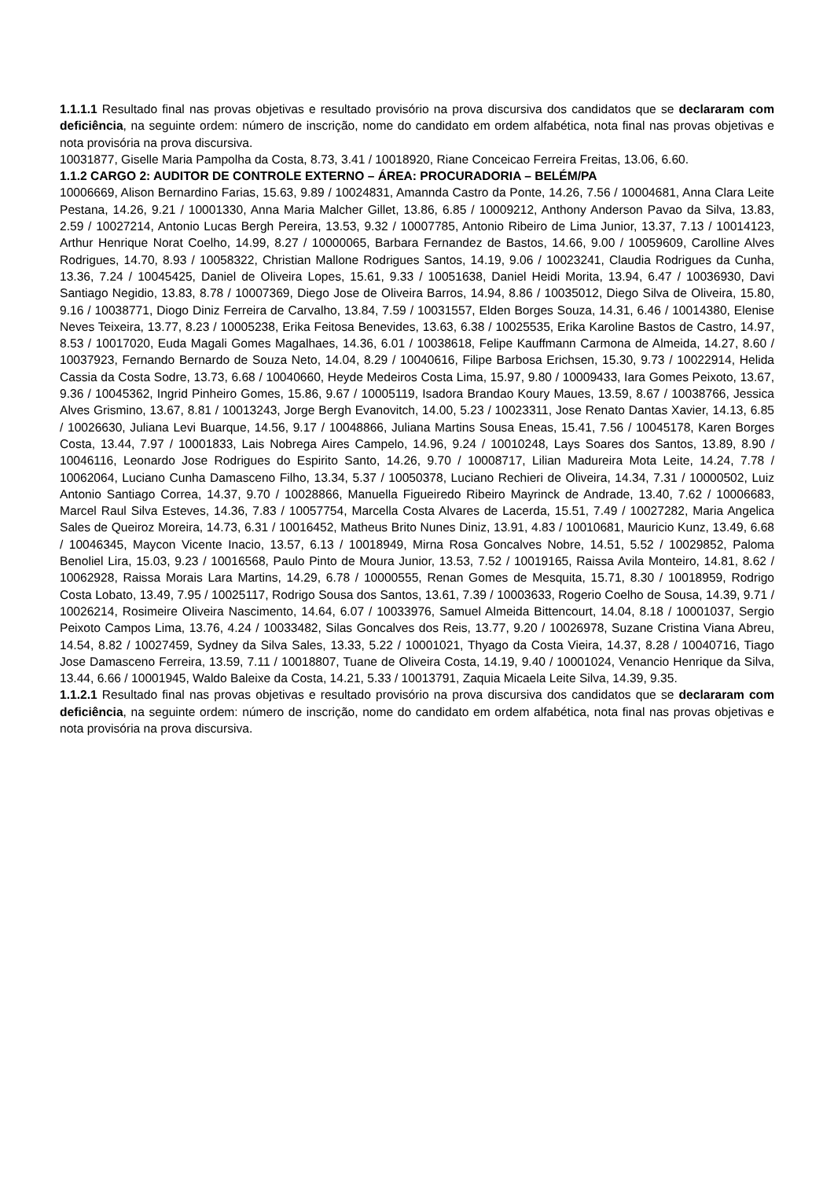1.1.1.1 Resultado final nas provas objetivas e resultado provisório na prova discursiva dos candidatos que se declararam com deficiência, na seguinte ordem: número de inscrição, nome do candidato em ordem alfabética, nota final nas provas objetivas e nota provisória na prova discursiva.
10031877, Giselle Maria Pampolha da Costa, 8.73, 3.41 / 10018920, Riane Conceicao Ferreira Freitas, 13.06, 6.60.
1.1.2 CARGO 2: AUDITOR DE CONTROLE EXTERNO – ÁREA: PROCURADORIA – BELÉM/PA
10006669, Alison Bernardino Farias, 15.63, 9.89 / 10024831, Amannda Castro da Ponte, 14.26, 7.56 / 10004681, Anna Clara Leite Pestana, 14.26, 9.21 / 10001330, Anna Maria Malcher Gillet, 13.86, 6.85 / 10009212, Anthony Anderson Pavao da Silva, 13.83, 2.59 / 10027214, Antonio Lucas Bergh Pereira, 13.53, 9.32 / 10007785, Antonio Ribeiro de Lima Junior, 13.37, 7.13 / 10014123, Arthur Henrique Norat Coelho, 14.99, 8.27 / 10000065, Barbara Fernandez de Bastos, 14.66, 9.00 / 10059609, Carolline Alves Rodrigues, 14.70, 8.93 / 10058322, Christian Mallone Rodrigues Santos, 14.19, 9.06 / 10023241, Claudia Rodrigues da Cunha, 13.36, 7.24 / 10045425, Daniel de Oliveira Lopes, 15.61, 9.33 / 10051638, Daniel Heidi Morita, 13.94, 6.47 / 10036930, Davi Santiago Negidio, 13.83, 8.78 / 10007369, Diego Jose de Oliveira Barros, 14.94, 8.86 / 10035012, Diego Silva de Oliveira, 15.80, 9.16 / 10038771, Diogo Diniz Ferreira de Carvalho, 13.84, 7.59 / 10031557, Elden Borges Souza, 14.31, 6.46 / 10014380, Elenise Neves Teixeira, 13.77, 8.23 / 10005238, Erika Feitosa Benevides, 13.63, 6.38 / 10025535, Erika Karoline Bastos de Castro, 14.97, 8.53 / 10017020, Euda Magali Gomes Magalhaes, 14.36, 6.01 / 10038618, Felipe Kauffmann Carmona de Almeida, 14.27, 8.60 / 10037923, Fernando Bernardo de Souza Neto, 14.04, 8.29 / 10040616, Filipe Barbosa Erichsen, 15.30, 9.73 / 10022914, Helida Cassia da Costa Sodre, 13.73, 6.68 / 10040660, Heyde Medeiros Costa Lima, 15.97, 9.80 / 10009433, Iara Gomes Peixoto, 13.67, 9.36 / 10045362, Ingrid Pinheiro Gomes, 15.86, 9.67 / 10005119, Isadora Brandao Koury Maues, 13.59, 8.67 / 10038766, Jessica Alves Grismino, 13.67, 8.81 / 10013243, Jorge Bergh Evanovitch, 14.00, 5.23 / 10023311, Jose Renato Dantas Xavier, 14.13, 6.85 / 10026630, Juliana Levi Buarque, 14.56, 9.17 / 10048866, Juliana Martins Sousa Eneas, 15.41, 7.56 / 10045178, Karen Borges Costa, 13.44, 7.97 / 10001833, Lais Nobrega Aires Campelo, 14.96, 9.24 / 10010248, Lays Soares dos Santos, 13.89, 8.90 / 10046116, Leonardo Jose Rodrigues do Espirito Santo, 14.26, 9.70 / 10008717, Lilian Madureira Mota Leite, 14.24, 7.78 / 10062064, Luciano Cunha Damasceno Filho, 13.34, 5.37 / 10050378, Luciano Rechieri de Oliveira, 14.34, 7.31 / 10000502, Luiz Antonio Santiago Correa, 14.37, 9.70 / 10028866, Manuella Figueiredo Ribeiro Mayrinck de Andrade, 13.40, 7.62 / 10006683, Marcel Raul Silva Esteves, 14.36, 7.83 / 10057754, Marcella Costa Alvares de Lacerda, 15.51, 7.49 / 10027282, Maria Angelica Sales de Queiroz Moreira, 14.73, 6.31 / 10016452, Matheus Brito Nunes Diniz, 13.91, 4.83 / 10010681, Mauricio Kunz, 13.49, 6.68 / 10046345, Maycon Vicente Inacio, 13.57, 6.13 / 10018949, Mirna Rosa Goncalves Nobre, 14.51, 5.52 / 10029852, Paloma Benoliel Lira, 15.03, 9.23 / 10016568, Paulo Pinto de Moura Junior, 13.53, 7.52 / 10019165, Raissa Avila Monteiro, 14.81, 8.62 / 10062928, Raissa Morais Lara Martins, 14.29, 6.78 / 10000555, Renan Gomes de Mesquita, 15.71, 8.30 / 10018959, Rodrigo Costa Lobato, 13.49, 7.95 / 10025117, Rodrigo Sousa dos Santos, 13.61, 7.39 / 10003633, Rogerio Coelho de Sousa, 14.39, 9.71 / 10026214, Rosimeire Oliveira Nascimento, 14.64, 6.07 / 10033976, Samuel Almeida Bittencourt, 14.04, 8.18 / 10001037, Sergio Peixoto Campos Lima, 13.76, 4.24 / 10033482, Silas Goncalves dos Reis, 13.77, 9.20 / 10026978, Suzane Cristina Viana Abreu, 14.54, 8.82 / 10027459, Sydney da Silva Sales, 13.33, 5.22 / 10001021, Thyago da Costa Vieira, 14.37, 8.28 / 10040716, Tiago Jose Damasceno Ferreira, 13.59, 7.11 / 10018807, Tuane de Oliveira Costa, 14.19, 9.40 / 10001024, Venancio Henrique da Silva, 13.44, 6.66 / 10001945, Waldo Baleixe da Costa, 14.21, 5.33 / 10013791, Zaquia Micaela Leite Silva, 14.39, 9.35.
1.1.2.1 Resultado final nas provas objetivas e resultado provisório na prova discursiva dos candidatos que se declararam com deficiência, na seguinte ordem: número de inscrição, nome do candidato em ordem alfabética, nota final nas provas objetivas e nota provisória na prova discursiva.